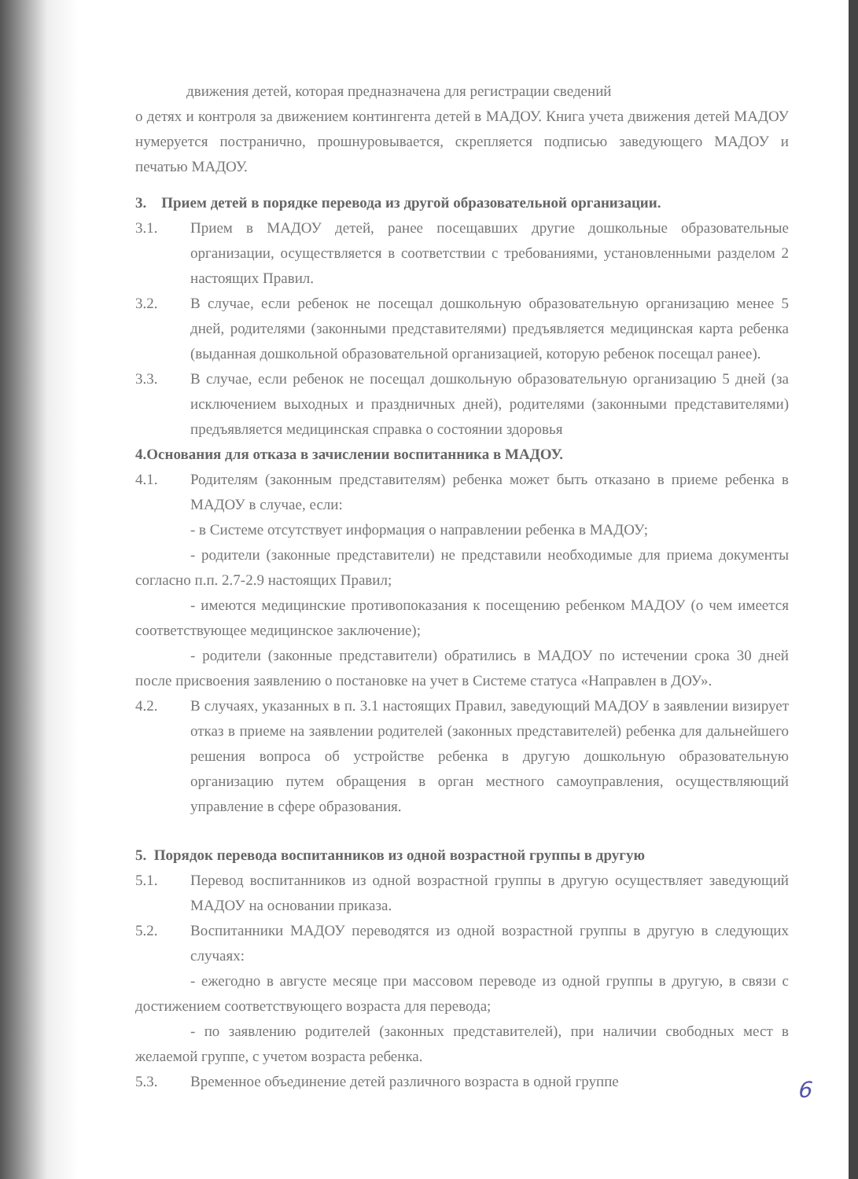движения детей, которая предназначена для регистрации сведений
о детях и контроля за движением контингента детей в МАДОУ. Книга учета движения детей МАДОУ нумеруется постранично, прошнуровывается, скрепляется подписью заведующего МАДОУ и печатью МАДОУ.
3. Прием детей в порядке перевода из другой образовательной организации.
3.1. Прием в МАДОУ детей, ранее посещавших другие дошкольные образовательные организации, осуществляется в соответствии с требованиями, установленными разделом 2 настоящих Правил.
3.2. В случае, если ребенок не посещал дошкольную образовательную организацию менее 5 дней, родителями (законными представителями) предъявляется медицинская карта ребенка (выданная дошкольной образовательной организацией, которую ребенок посещал ранее).
3.3. В случае, если ребенок не посещал дошкольную образовательную организацию 5 дней (за исключением выходных и праздничных дней), родителями (законными представителями) предъявляется медицинская справка о состоянии здоровья
4.Основания для отказа в зачислении воспитанника в МАДОУ.
4.1. Родителям (законным представителям) ребенка может быть отказано в приеме ребенка в МАДОУ в случае, если:
- в Системе отсутствует информация о направлении ребенка в МАДОУ;
- родители (законные представители) не представили необходимые для приема документы согласно п.п. 2.7-2.9 настоящих Правил;
- имеются медицинские противопоказания к посещению ребенком МАДОУ (о чем имеется соответствующее медицинское заключение);
- родители (законные представители) обратились в МАДОУ по истечении срока 30 дней после присвоения заявлению о постановке на учет в Системе статуса «Направлен в ДОУ».
4.2. В случаях, указанных в п. 3.1 настоящих Правил, заведующий МАДОУ в заявлении визирует отказ в приеме на заявлении родителей (законных представителей) ребенка для дальнейшего решения вопроса об устройстве ребенка в другую дошкольную образовательную организацию путем обращения в орган местного самоуправления, осуществляющий управление в сфере образования.
5. Порядок перевода воспитанников из одной возрастной группы в другую
5.1. Перевод воспитанников из одной возрастной группы в другую осуществляет заведующий МАДОУ на основании приказа.
5.2. Воспитанники МАДОУ переводятся из одной возрастной группы в другую в следующих случаях:
- ежегодно в августе месяце при массовом переводе из одной группы в другую, в связи с достижением соответствующего возраста для перевода;
- по заявлению родителей (законных представителей), при наличии свободных мест в желаемой группе, с учетом возраста ребенка.
5.3. Временное объединение детей различного возраста в одной группе
6